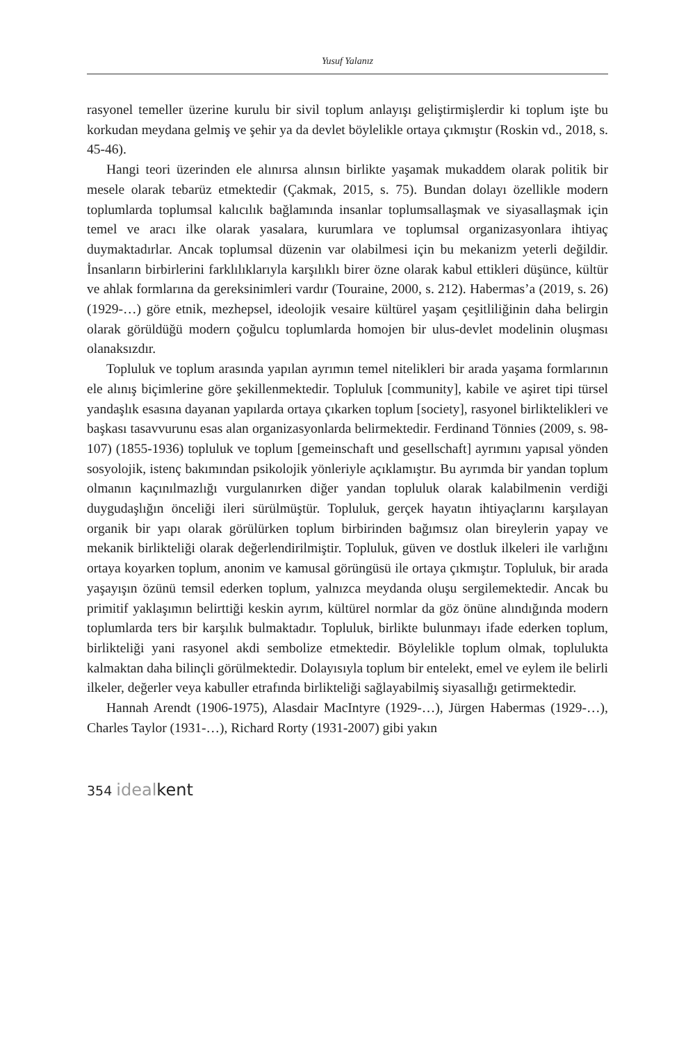Yusuf Yalanız
rasyonel temeller üzerine kurulu bir sivil toplum anlayışı geliştirmişlerdir ki toplum işte bu korkudan meydana gelmiş ve şehir ya da devlet böylelikle ortaya çıkmıştır (Roskin vd., 2018, s. 45-46).
Hangi teori üzerinden ele alınırsa alınsın birlikte yaşamak mukaddem olarak politik bir mesele olarak tebarüz etmektedir (Çakmak, 2015, s. 75). Bundan dolayı özellikle modern toplumlarda toplumsal kalıcılık bağlamında insanlar toplumsallaşmak ve siyasallaşmak için temel ve aracı ilke olarak yasalara, kurumlara ve toplumsal organizasyonlara ihtiyaç duymaktadırlar. Ancak toplumsal düzenin var olabilmesi için bu mekanizm yeterli değildir. İnsanların birbirlerini farklılıklarıyla karşılıklı birer özne olarak kabul ettikleri düşünce, kültür ve ahlak formlarına da gereksinimleri vardır (Touraine, 2000, s. 212). Habermas’a (2019, s. 26) (1929-…) göre etnik, mezhepsel, ideolojik vesaire kültürel yaşam çeşitliliğinin daha belirgin olarak görüldüğü modern çoğulcu toplumlarda homojen bir ulus-devlet modelinin oluşması olanaksızdır.
Topluluk ve toplum arasında yapılan ayrımın temel nitelikleri bir arada yaşama formlarının ele alınış biçimlerine göre şekillenmektedir. Topluluk [community], kabile ve aşiret tipi türsel yandaşlık esasına dayanan yapılarda ortaya çıkarken toplum [society], rasyonel birliktelikleri ve başkası tasavvurunu esas alan organizasyonlarda belirmektedir. Ferdinand Tönnies (2009, s. 98-107) (1855-1936) topluluk ve toplum [gemeinschaft und gesellschaft] ayrımını yapısal yönden sosyolojik, istenç bakımından psikolojik yönleriyle açıklamıştır. Bu ayrımda bir yandan toplum olmanın kaçınılmazlığı vurgulanırken diğer yandan topluluk olarak kalabilmenin verdiği duygudaşlığın önceliği ileri sürülmüştür. Topluluk, gerçek hayatın ihtiyaçlarını karşılayan organik bir yapı olarak görülürken toplum birbirinden bağımsız olan bireylerin yapay ve mekanik birlikteliği olarak değerlendirilmiştir. Topluluk, güven ve dostluk ilkeleri ile varlığını ortaya koyarken toplum, anonim ve kamusal görüngüsü ile ortaya çıkmıştır. Topluluk, bir arada yaşayışın özünü temsil ederken toplum, yalnızca meydanda oluşu sergilemektedir. Ancak bu primitif yaklaşımın belirttiği keskin ayrım, kültürel normlar da göz önüne alındığında modern toplumlarda ters bir karşılık bulmaktadır. Topluluk, birlikte bulunmayı ifade ederken toplum, birlikteliği yani rasyonel akdi sembolize etmektedir. Böylelikle toplum olmak, toplulukta kalmaktan daha bilinçli görülmektedir. Dolayısıyla toplum bir entelekt, emel ve eylem ile belirli ilkeler, değerler veya kabuller etrafında birlikteliği sağlayabilmiş siyasallığı getirmektedir.
Hannah Arendt (1906-1975), Alasdair MacIntyre (1929-…), Jürgen Habermas (1929-…), Charles Taylor (1931-…), Richard Rorty (1931-2007) gibi yakın
354 ideal kent